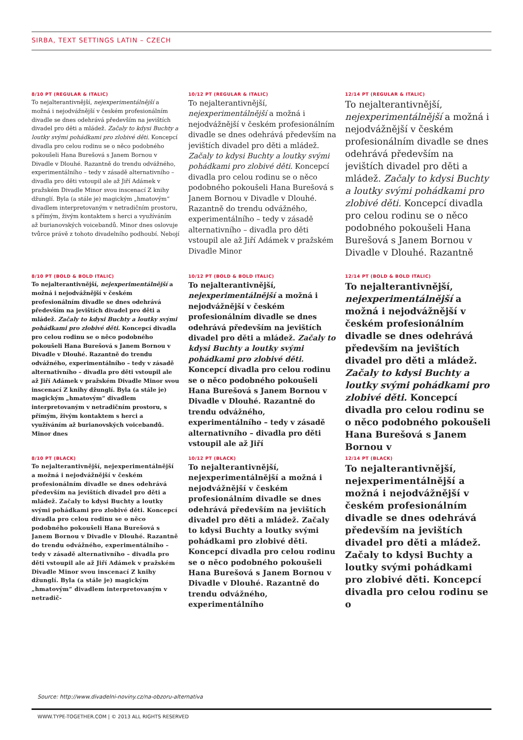SIRBA, TEXT SETTINGS LATIN – CZECH
8/10 PT (REGULAR & ITALIC)
To nejalterantivnější, nejexperimentálnější a možná i nejodvážnější v českém profesionálním divadle se dnes odehrává především na jevištích divadel pro děti a mládež. Začaly to kdysi Buchty a loutky svými pohádkami pro zlobivé děti. Koncepcí divadla pro celou rodinu se o něco podobného pokoušeli Hana Burešová s Janem Bornou v Divadle v Dlouhé. Razantně do trendu odvážného, experimentálního – tedy v zásadě alternativního – divadla pro děti vstoupil ale až Jiří Adámek v pražském Divadle Minor svou inscenací Z knihy džunglí. Byla (a stále je) magickým „hmatovým“ divadlem interpretovaným v netradičním prostoru, s přímým, živým kontaktem s herci a využíváním až burianovských voicebandů. Minor dnes oslovuje tvůrce právě z tohoto divadelního podhoubí. Nebojí
10/12 PT (REGULAR & ITALIC)
To nejalterantivnější, nejexperimentálnější a možná i nejodvážnější v českém profesionálním divadle se dnes odehrává především na jevištích divadel pro děti a mládež. Začaly to kdysi Buchty a loutky svými pohádkami pro zlobivé děti. Koncepcí divadla pro celou rodinu se o něco podobného pokoušeli Hana Burešová s Janem Bornou v Divadle v Dlouhé. Razantně do trendu odvážného, experimentálního – tedy v zásadě alternativního – divadla pro děti vstoupil ale až Jiří Adámek v pražském Divadle Minor
12/14 PT (REGULAR & ITALIC)
To nejalterantivnější, nejexperimentálnější a možná i nejodvážnější v českém profesionálním divadle se dnes odehrává především na jevištích divadel pro děti a mládež. Začaly to kdysi Buchty a loutky svými pohádkami pro zlobivé děti. Koncepcí divadla pro celou rodinu se o něco podobného pokoušeli Hana Burešová s Janem Bornou v Divadle v Dlouhé. Razantně
8/10 PT (BOLD & BOLD ITALIC)
To nejalterantivnější, nejexperimentálnější a možná i nejodvážnější v českém profesionálním divadle se dnes odehrává především na jevištích divadel pro děti a mládež. Začaly to kdysi Buchty a loutky svými pohádkami pro zlobivé děti. Koncepcí divadla pro celou rodinu se o něco podobného pokoušeli Hana Burešová s Janem Bornou v Divadle v Dlouhé. Razantně do trendu odvážného, experimentálního – tedy v zásadě alternativního – divadla pro děti vstoupil ale až Jiří Adámek v pražském Divadle Minor svou inscenací Z knihy džunglí. Byla (a stále je) magickým „hmatovým“ divadlem interpretovaným v netradičním prostoru, s přímým, živým kontaktem s herci a využíváním až burianovských voicebandů. Minor dnes
10/12 PT (BOLD & BOLD ITALIC)
To nejalterantivnější, nejexperimentálnější a možná i nejodvážnější v českém profesionálním divadle se dnes odehrává především na jevištích divadel pro děti a mládež. Začaly to kdysi Buchty a loutky svými pohádkami pro zlobivé děti. Koncepcí divadla pro celou rodinu se o něco podobného pokoušeli Hana Burešová s Janem Bornou v Divadle v Dlouhé. Razantně do trendu odvážného, experimentálního – tedy v zásadě alternativního – divadla pro děti vstoupil ale až Jiří
12/14 PT (BOLD & BOLD ITALIC)
To nejalterantivnější, nejexperimentálnější a možná i nejodvážnější v českém profesionálním divadle se dnes odehrává především na jevištích divadel pro děti a mládež. Začaly to kdysi Buchty a loutky svými pohádkami pro zlobivé děti. Koncepcí divadla pro celou rodinu se o něco podobného pokoušeli Hana Burešová s Janem Bornou v
8/10 PT (BLACK)
To nejalterantivnější, nejexperimentálnější a možná i nejodvážnější v českém profesionálním divadle se dnes odehrává především na jevištích divadel pro děti a mládež. Začaly to kdysi Buchty a loutky svými pohádkami pro zlobivé děti. Koncepcí divadla pro celou rodinu se o něco podobného pokoušeli Hana Burešová s Janem Bornou v Divadle v Dlouhé. Razantně do trendu odvážného, experimentálního – tedy v zásadě alternativního – divadla pro děti vstoupil ale až Jiří Adámek v pražském Divadle Minor svou inscenací Z knihy džunglí. Byla (a stále je) magickým „hmatovým“ divadlem interpretovaným v netradič-
10/12 PT (BLACK)
To nejalterantivnější, nejexperimentálnější a možná i nejodvážnější v českém profesionálním divadle se dnes odehrává především na jevištích divadel pro děti a mládež. Začaly to kdysi Buchty a loutky svými pohádkami pro zlobivé děti. Koncepcí divadla pro celou rodinu se o něco podobného pokoušeli Hana Burešová s Janem Bornou v Divadle v Dlouhé. Razantně do trendu odvážného, experimentálního
12/14 PT (BLACK)
To nejalterantivnější, nejexperimentálnější a možná i nejodvážnější v českém profesionálním divadle se dnes odehrává především na jevištích divadel pro děti a mládež. Začaly to kdysi Buchty a loutky svými pohádkami pro zlobivé děti. Koncepcí divadla pro celou rodinu se o
Source: http://www.divadelni-noviny.cz/na-obzoru-alternativa
WWW.TYPE-TOGETHER.COM | © 2013 ALL RIGHTS RESERVED